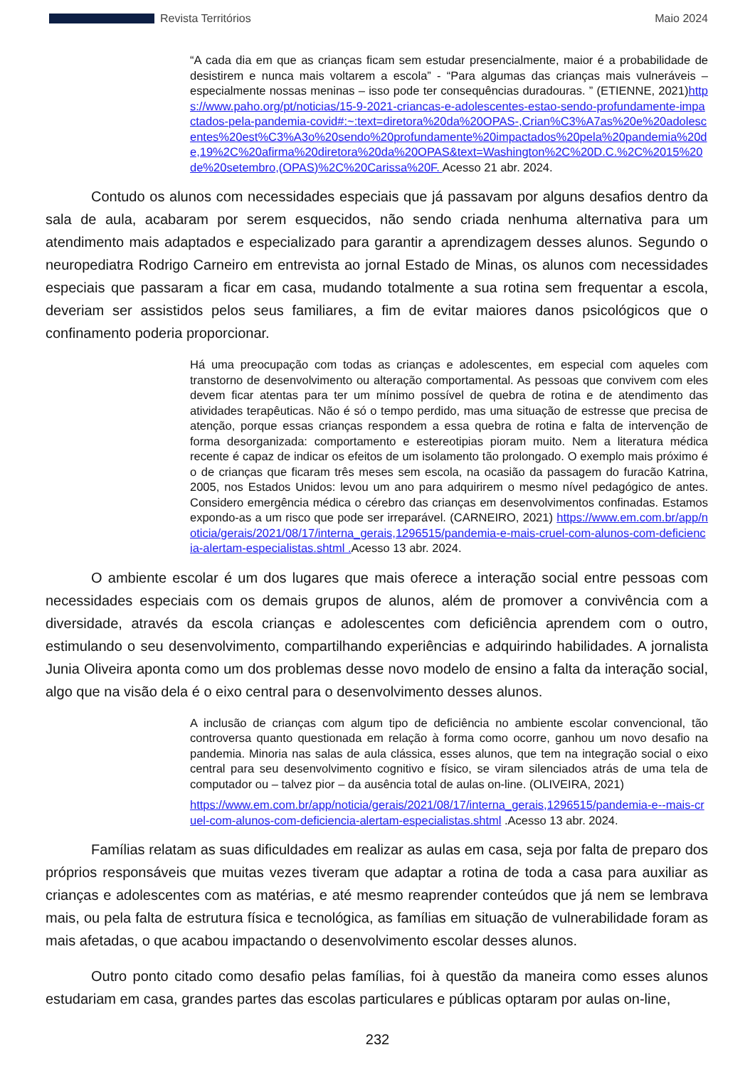Revista Territórios Maio 2024
“A cada dia em que as crianças ficam sem estudar presencialmente, maior é a probabilidade de desistirem e nunca mais voltarem a escola” - “Para algumas das crianças mais vulneráveis – especialmente nossas meninas – isso pode ter consequências duradouras. ” (ETIENNE, 2021)https://www.paho.org/pt/noticias/15-9-2021-criancas-e-adolescentes-estao-sendo-profundamente-impactados-pela-pandemia-covid#:~:text=diretora%20da%20OPAS-,Crian%C3%A7as%20e%20adolescentes%20est%C3%A3o%20sendo%20profundamente%20impactados%20pela%20pandemia%20de,19%2C%20afirma%20diretora%20da%20OPAS&text=Washington%2C%20D.C.%2C%2015%20de%20setembro,(OPAS)%2C%20Carissa%20F. Acesso 21 abr. 2024.
Contudo os alunos com necessidades especiais que já passavam por alguns desafios dentro da sala de aula, acabaram por serem esquecidos, não sendo criada nenhuma alternativa para um atendimento mais adaptados e especializado para garantir a aprendizagem desses alunos. Segundo o neuropediatra Rodrigo Carneiro em entrevista ao jornal Estado de Minas, os alunos com necessidades especiais que passaram a ficar em casa, mudando totalmente a sua rotina sem frequentar a escola, deveriam ser assistidos pelos seus familiares, a fim de evitar maiores danos psicológicos que o confinamento poderia proporcionar.
Há uma preocupação com todas as crianças e adolescentes, em especial com aqueles com transtorno de desenvolvimento ou alteração comportamental. As pessoas que convivem com eles devem ficar atentas para ter um mínimo possível de quebra de rotina e de atendimento das atividades terapêuticas. Não é só o tempo perdido, mas uma situação de estresse que precisa de atenção, porque essas crianças respondem a essa quebra de rotina e falta de intervenção de forma desorganizada: comportamento e estereotipias pioram muito. Nem a literatura médica recente é capaz de indicar os efeitos de um isolamento tão prolongado. O exemplo mais próximo é o de crianças que ficaram três meses sem escola, na ocasião da passagem do furacão Katrina, 2005, nos Estados Unidos: levou um ano para adquirirem o mesmo nível pedagógico de antes. Considero emergência médica o cérebro das crianças em desenvolvimentos confinadas. Estamos expondo-as a um risco que pode ser irreparável. (CARNEIRO, 2021) https://www.em.com.br/app/noticia/gerais/2021/08/17/interna_gerais,1296515/pandemia-e-mais-cruel-com-alunos-com-deficiencia-alertam-especialistas.shtml . Acesso 13 abr. 2024.
O ambiente escolar é um dos lugares que mais oferece a interação social entre pessoas com necessidades especiais com os demais grupos de alunos, além de promover a convivência com a diversidade, através da escola crianças e adolescentes com deficiência aprendem com o outro, estimulando o seu desenvolvimento, compartilhando experiências e adquirindo habilidades. A jornalista Junia Oliveira aponta como um dos problemas desse novo modelo de ensino a falta da interação social, algo que na visão dela é o eixo central para o desenvolvimento desses alunos.
A inclusão de crianças com algum tipo de deficiência no ambiente escolar convencional, tão controversa quanto questionada em relação à forma como ocorre, ganhou um novo desafio na pandemia. Minoria nas salas de aula clássica, esses alunos, que tem na integração social o eixo central para seu desenvolvimento cognitivo e físico, se viram silenciados atrás de uma tela de computador ou – talvez pior – da ausência total de aulas on-line. (OLIVEIRA, 2021)
https://www.em.com.br/app/noticia/gerais/2021/08/17/interna_gerais,1296515/pandemia-e--mais-cruel-com-alunos-com-deficiencia-alertam-especialistas.shtml .Acesso 13 abr. 2024.
Famílias relatam as suas dificuldades em realizar as aulas em casa, seja por falta de preparo dos próprios responsáveis que muitas vezes tiveram que adaptar a rotina de toda a casa para auxiliar as crianças e adolescentes com as matérias, e até mesmo reaprender conteúdos que já nem se lembrava mais, ou pela falta de estrutura física e tecnológica, as famílias em situação de vulnerabilidade foram as mais afetadas, o que acabou impactando o desenvolvimento escolar desses alunos.
Outro ponto citado como desafio pelas famílias, foi à questão da maneira como esses alunos estudariam em casa, grandes partes das escolas particulares e públicas optaram por aulas on-line,
232